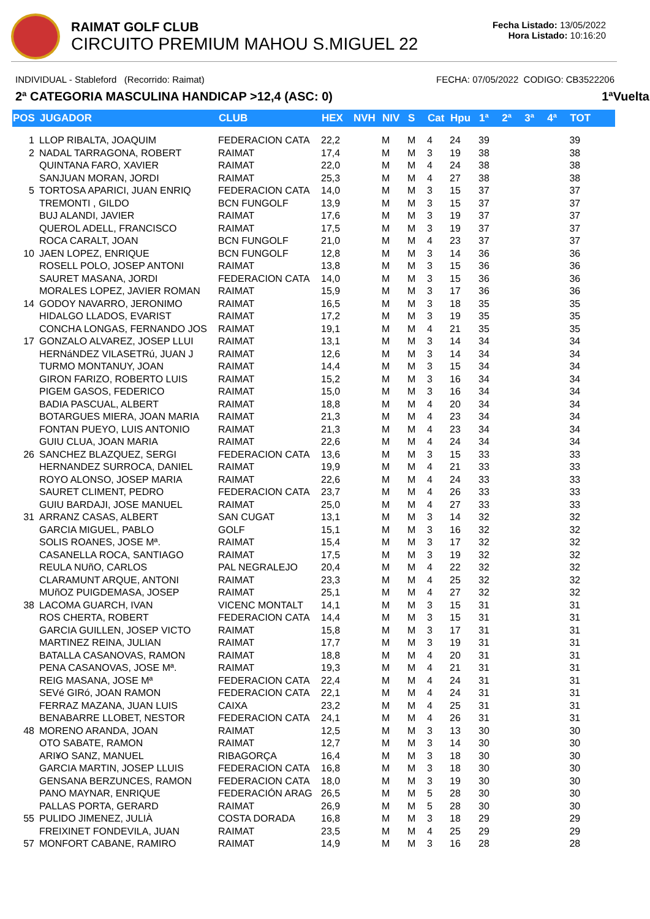RAIMAT GOLF CLUB
CIRCUITO PREMIUM MAHOU S.MIGUEL 22
Fecha Listado: 13/05/2022
Hora Listado: 10:16:20
INDIVIDUAL - Stableford (Recorrido: Raimat) FECHA: 07/05/2022 CODIGO: CB3522206
2ª CATEGORIA MASCULINA HANDICAP >12,4 (ASC: 0) 1ªVuelta
| POS | JUGADOR | CLUB | HEX | NVH | NIV | S | Cat | Hpu | 1ª | 2ª | 3ª | 4ª | TOT |
| --- | --- | --- | --- | --- | --- | --- | --- | --- | --- | --- | --- | --- | --- |
| 1 | LLOP RIBALTA, JOAQUIM | FEDERACION CATA | 22,2 | | M | M | 4 | 24 | 39 | | | | 39 |
| 2 | NADAL TARRAGONA, ROBERT | RAIMAT | 17,4 | | M | M | 3 | 19 | 38 | | | | 38 |
| | QUINTANA FARO, XAVIER | RAIMAT | 22,0 | | M | M | 4 | 24 | 38 | | | | 38 |
| | SANJUAN MORAN, JORDI | RAIMAT | 25,3 | | M | M | 4 | 27 | 38 | | | | 38 |
| 5 | TORTOSA APARICI, JUAN ENRIQ | FEDERACION CATA | 14,0 | | M | M | 3 | 15 | 37 | | | | 37 |
| | TREMONTI , GILDO | BCN FUNGOLF | 13,9 | | M | M | 3 | 15 | 37 | | | | 37 |
| | BUJ ALANDI, JAVIER | RAIMAT | 17,6 | | M | M | 3 | 19 | 37 | | | | 37 |
| | QUEROL ADELL, FRANCISCO | RAIMAT | 17,5 | | M | M | 3 | 19 | 37 | | | | 37 |
| | ROCA CARALT, JOAN | BCN FUNGOLF | 21,0 | | M | M | 4 | 23 | 37 | | | | 37 |
| 10 | JAEN LOPEZ, ENRIQUE | BCN FUNGOLF | 12,8 | | M | M | 3 | 14 | 36 | | | | 36 |
| | ROSELL POLO, JOSEP ANTONI | RAIMAT | 13,8 | | M | M | 3 | 15 | 36 | | | | 36 |
| | SAURET MASANA, JORDI | FEDERACION CATA | 14,0 | | M | M | 3 | 15 | 36 | | | | 36 |
| | MORALES LOPEZ, JAVIER ROMAN | RAIMAT | 15,9 | | M | M | 3 | 17 | 36 | | | | 36 |
| 14 | GODOY NAVARRO, JERONIMO | RAIMAT | 16,5 | | M | M | 3 | 18 | 35 | | | | 35 |
| | HIDALGO LLADOS, EVARIST | RAIMAT | 17,2 | | M | M | 3 | 19 | 35 | | | | 35 |
| | CONCHA LONGAS, FERNANDO JOS | RAIMAT | 19,1 | | M | M | 4 | 21 | 35 | | | | 35 |
| 17 | GONZALO ALVAREZ, JOSEP LLUI | RAIMAT | 13,1 | | M | M | 3 | 14 | 34 | | | | 34 |
| | HERNáNDEZ VILASETRú, JUAN J | RAIMAT | 12,6 | | M | M | 3 | 14 | 34 | | | | 34 |
| | TURMO MONTANUY, JOAN | RAIMAT | 14,4 | | M | M | 3 | 15 | 34 | | | | 34 |
| | GIRON FARIZO, ROBERTO LUIS | RAIMAT | 15,2 | | M | M | 3 | 16 | 34 | | | | 34 |
| | PIGEM GASOS, FEDERICO | RAIMAT | 15,0 | | M | M | 3 | 16 | 34 | | | | 34 |
| | BADIA PASCUAL, ALBERT | RAIMAT | 18,8 | | M | M | 4 | 20 | 34 | | | | 34 |
| | BOTARGUES MIERA, JOAN MARIA | RAIMAT | 21,3 | | M | M | 4 | 23 | 34 | | | | 34 |
| | FONTAN PUEYO, LUIS ANTONIO | RAIMAT | 21,3 | | M | M | 4 | 23 | 34 | | | | 34 |
| | GUIU CLUA, JOAN MARIA | RAIMAT | 22,6 | | M | M | 4 | 24 | 34 | | | | 34 |
| 26 | SANCHEZ BLAZQUEZ, SERGI | FEDERACION CATA | 13,6 | | M | M | 3 | 15 | 33 | | | | 33 |
| | HERNANDEZ SURROCA, DANIEL | RAIMAT | 19,9 | | M | M | 4 | 21 | 33 | | | | 33 |
| | ROYO ALONSO, JOSEP MARIA | RAIMAT | 22,6 | | M | M | 4 | 24 | 33 | | | | 33 |
| | SAURET CLIMENT, PEDRO | FEDERACION CATA | 23,7 | | M | M | 4 | 26 | 33 | | | | 33 |
| | GUIU BARDAJI, JOSE MANUEL | RAIMAT | 25,0 | | M | M | 4 | 27 | 33 | | | | 33 |
| 31 | ARRANZ CASAS, ALBERT | SAN CUGAT | 13,1 | | M | M | 3 | 14 | 32 | | | | 32 |
| | GARCIA MIGUEL, PABLO | GOLF | 15,1 | | M | M | 3 | 16 | 32 | | | | 32 |
| | SOLIS ROANES, JOSE Mª. | RAIMAT | 15,4 | | M | M | 3 | 17 | 32 | | | | 32 |
| | CASANELLA ROCA, SANTIAGO | RAIMAT | 17,5 | | M | M | 3 | 19 | 32 | | | | 32 |
| | REULA NUñO, CARLOS | PAL NEGRALEJO | 20,4 | | M | M | 4 | 22 | 32 | | | | 32 |
| | CLARAMUNT ARQUE, ANTONI | RAIMAT | 23,3 | | M | M | 4 | 25 | 32 | | | | 32 |
| | MUñOZ PUIGDEMASA, JOSEP | RAIMAT | 25,1 | | M | M | 4 | 27 | 32 | | | | 32 |
| 38 | LACOMA GUARCH, IVAN | VICENC MONTALT | 14,1 | | M | M | 3 | 15 | 31 | | | | 31 |
| | ROS CHERTA, ROBERT | FEDERACION CATA | 14,4 | | M | M | 3 | 15 | 31 | | | | 31 |
| | GARCIA GUILLEN, JOSEP VICTO | RAIMAT | 15,8 | | M | M | 3 | 17 | 31 | | | | 31 |
| | MARTINEZ REINA, JULIAN | RAIMAT | 17,7 | | M | M | 3 | 19 | 31 | | | | 31 |
| | BATALLA CASANOVAS, RAMON | RAIMAT | 18,8 | | M | M | 4 | 20 | 31 | | | | 31 |
| | PENA CASANOVAS, JOSE Mª. | RAIMAT | 19,3 | | M | M | 4 | 21 | 31 | | | | 31 |
| | REIG MASANA, JOSE Mª | FEDERACION CATA | 22,4 | | M | M | 4 | 24 | 31 | | | | 31 |
| | SEVé GIRó, JOAN RAMON | FEDERACION CATA | 22,1 | | M | M | 4 | 24 | 31 | | | | 31 |
| | FERRAZ MAZANA, JUAN LUIS | CAIXA | 23,2 | | M | M | 4 | 25 | 31 | | | | 31 |
| | BENABARRE LLOBET, NESTOR | FEDERACION CATA | 24,1 | | M | M | 4 | 26 | 31 | | | | 31 |
| 48 | MORENO ARANDA, JOAN | RAIMAT | 12,5 | | M | M | 3 | 13 | 30 | | | | 30 |
| | OTO SABATE, RAMON | RAIMAT | 12,7 | | M | M | 3 | 14 | 30 | | | | 30 |
| | ARI¥O SANZ, MANUEL | RIBAGORÇA | 16,4 | | M | M | 3 | 18 | 30 | | | | 30 |
| | GARCIA MARTIN, JOSEP LLUIS | FEDERACION CATA | 16,8 | | M | M | 3 | 18 | 30 | | | | 30 |
| | GENSANA BERZUNCES, RAMON | FEDERACION CATA | 18,0 | | M | M | 3 | 19 | 30 | | | | 30 |
| | PANO MAYNAR, ENRIQUE | FEDERACIÓN ARAG | 26,5 | | M | M | 5 | 28 | 30 | | | | 30 |
| | PALLAS PORTA, GERARD | RAIMAT | 26,9 | | M | M | 5 | 28 | 30 | | | | 30 |
| 55 | PULIDO JIMENEZ, JULIÀ | COSTA DORADA | 16,8 | | M | M | 3 | 18 | 29 | | | | 29 |
| | FREIXINET FONDEVILA, JUAN | RAIMAT | 23,5 | | M | M | 4 | 25 | 29 | | | | 29 |
| 57 | MONFORT CABANE, RAMIRO | RAIMAT | 14,9 | | M | M | 3 | 16 | 28 | | | | 28 |